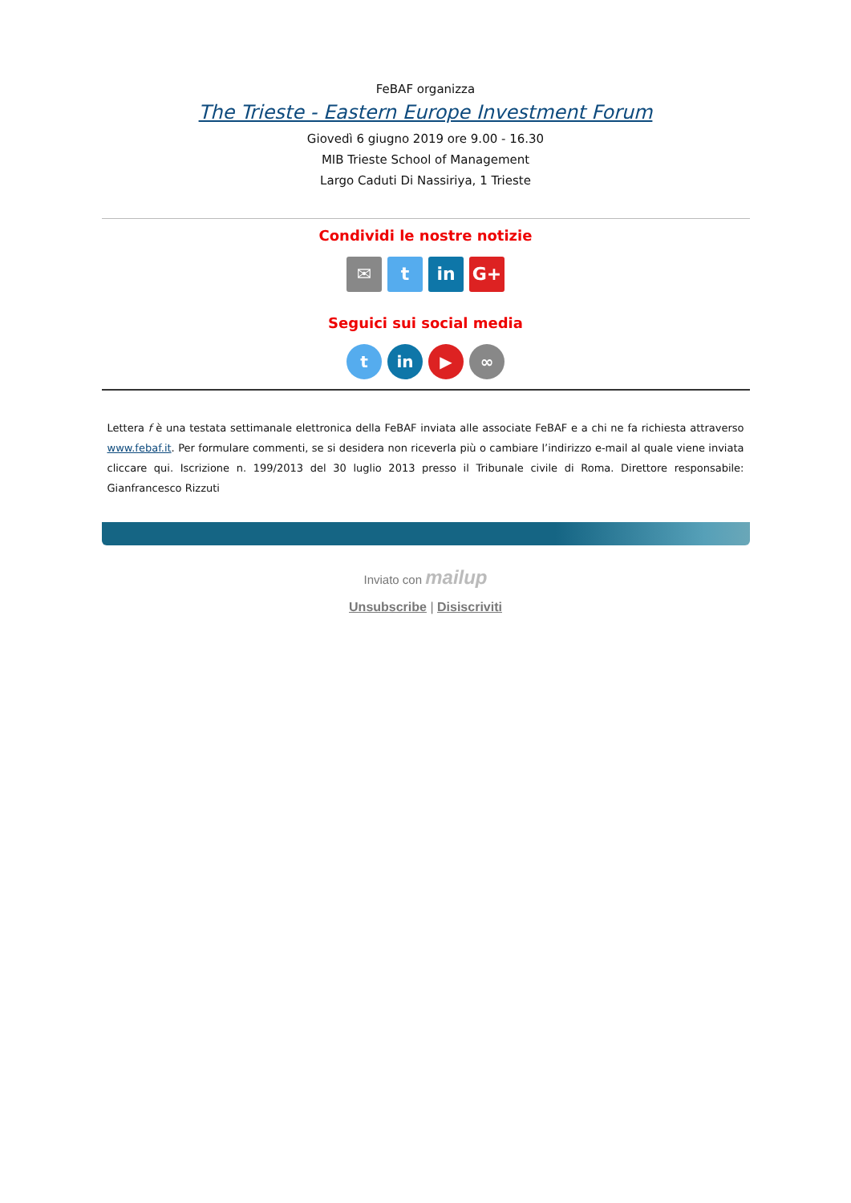FeBAF organizza
The Trieste - Eastern Europe Investment Forum
Giovedì 6 giugno 2019 ore 9.00 - 16.30
MIB Trieste School of Management
Largo Caduti Di Nassiriya, 1 Trieste
Condividi le nostre notizie
✉ t in G+
Seguici sui social media
t in ▶ ∞
Lettera f è una testata settimanale elettronica della FeBAF inviata alle associate FeBAF e a chi ne fa richiesta attraverso www.febaf.it. Per formulare commenti, se si desidera non riceverla più o cambiare l’indirizzo e-mail al quale viene inviata cliccare qui. Iscrizione n. 199/2013 del 30 luglio 2013 presso il Tribunale civile di Roma. Direttore responsabile: Gianfrancesco Rizzuti
Inviato con mailup
Unsubscribe | Disiscriviti